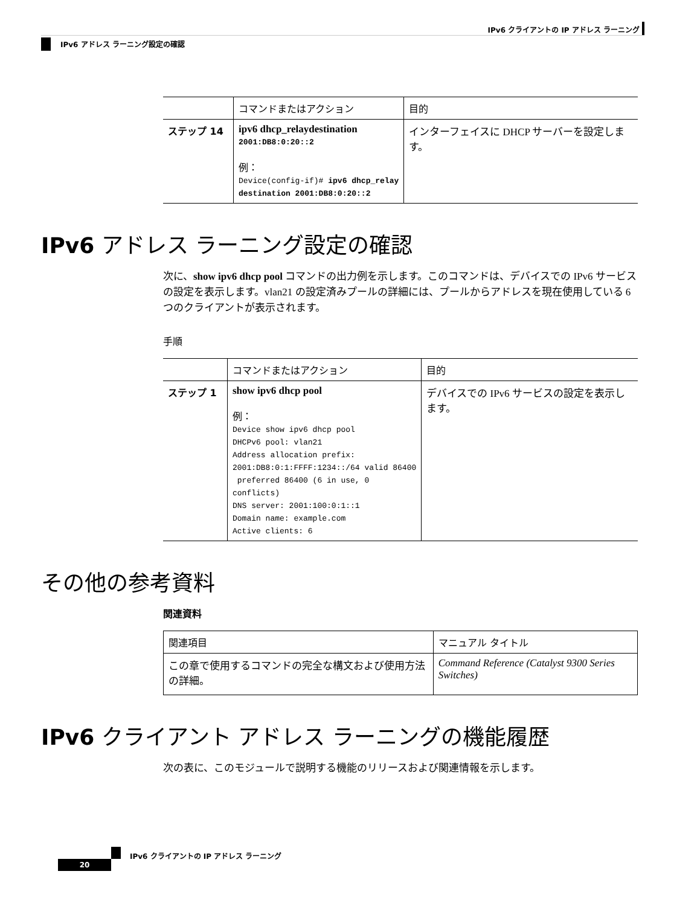IPv6 クライアントの IP アドレス ラーニング
IPv6 アドレス ラーニング設定の確認
| | コマンドまたはアクション | 目的 |
| --- | --- | --- |
| ステップ 14 | ipv6 dhcp_relaydestination 2001:DB8:0:20::2 例： Device(config-if)# ipv6 dhcp_relay destination 2001:DB8:0:20::2 | インターフェイスに DHCP サーバーを設定します。 |
IPv6 アドレス ラーニング設定の確認
次に、show ipv6 dhcp pool コマンドの出力例を示します。このコマンドは、デバイスでの IPv6 サービスの設定を表示します。vlan21 の設定済みプールの詳細には、プールからアドレスを現在使用している 6 つのクライアントが表示されます。
手順
| | コマンドまたはアクション | 目的 |
| --- | --- | --- |
| ステップ 1 | show ipv6 dhcp pool 例： Device show ipv6 dhcp pool DHCPv6 pool: vlan21 Address allocation prefix: 2001:DB8:0:1:FFFF:1234::/64 valid 86400 preferred 86400 (6 in use, 0 conflicts) DNS server: 2001:100:0:1::1 Domain name: example.com Active clients: 6 | デバイスでの IPv6 サービスの設定を表示します。 |
その他の参考資料
関連資料
| 関連項目 | マニュアル タイトル |
| --- | --- |
| この章で使用するコマンドの完全な構文および使用方法の詳細。 | Command Reference (Catalyst 9300 Series Switches) |
IPv6 クライアント アドレス ラーニングの機能履歴
次の表に、このモジュールで説明する機能のリリースおよび関連情報を示します。
IPv6 クライアントの IP アドレス ラーニング
20